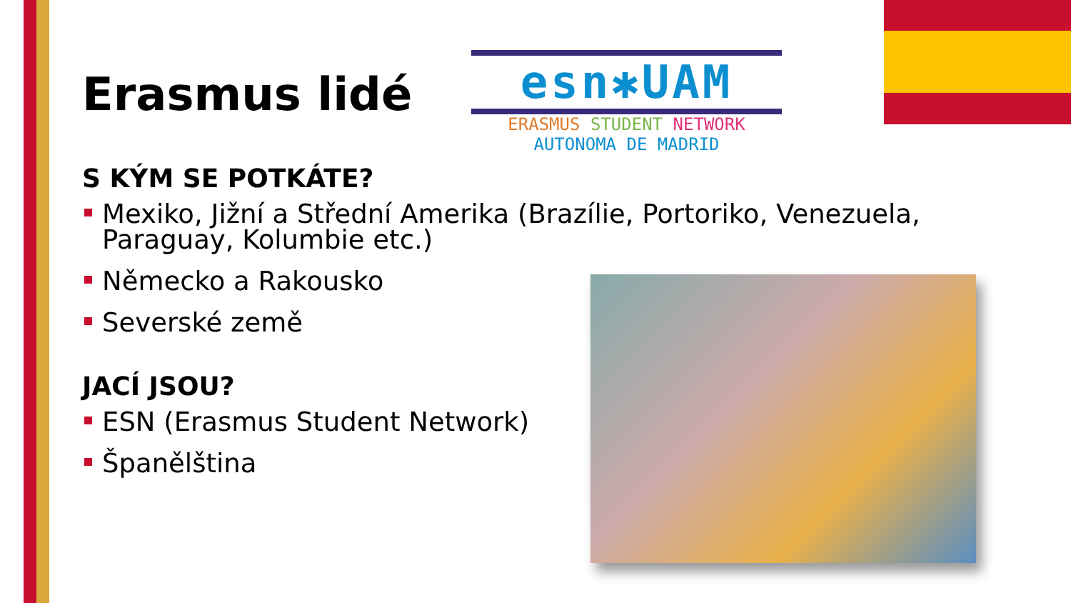esn✱UAM
ERASMUS STUDENT NETWORK
AUTONOMA DE MADRID
Erasmus lidé
S KÝM SE POTKÁTE?
Mexiko, Jižní a Střední Amerika (Brazílie, Portoriko, Venezuela, Paraguay, Kolumbie etc.)
Německo a Rakousko
Severské země
JACÍ JSOU?
ESN (Erasmus Student Network)
Španělština